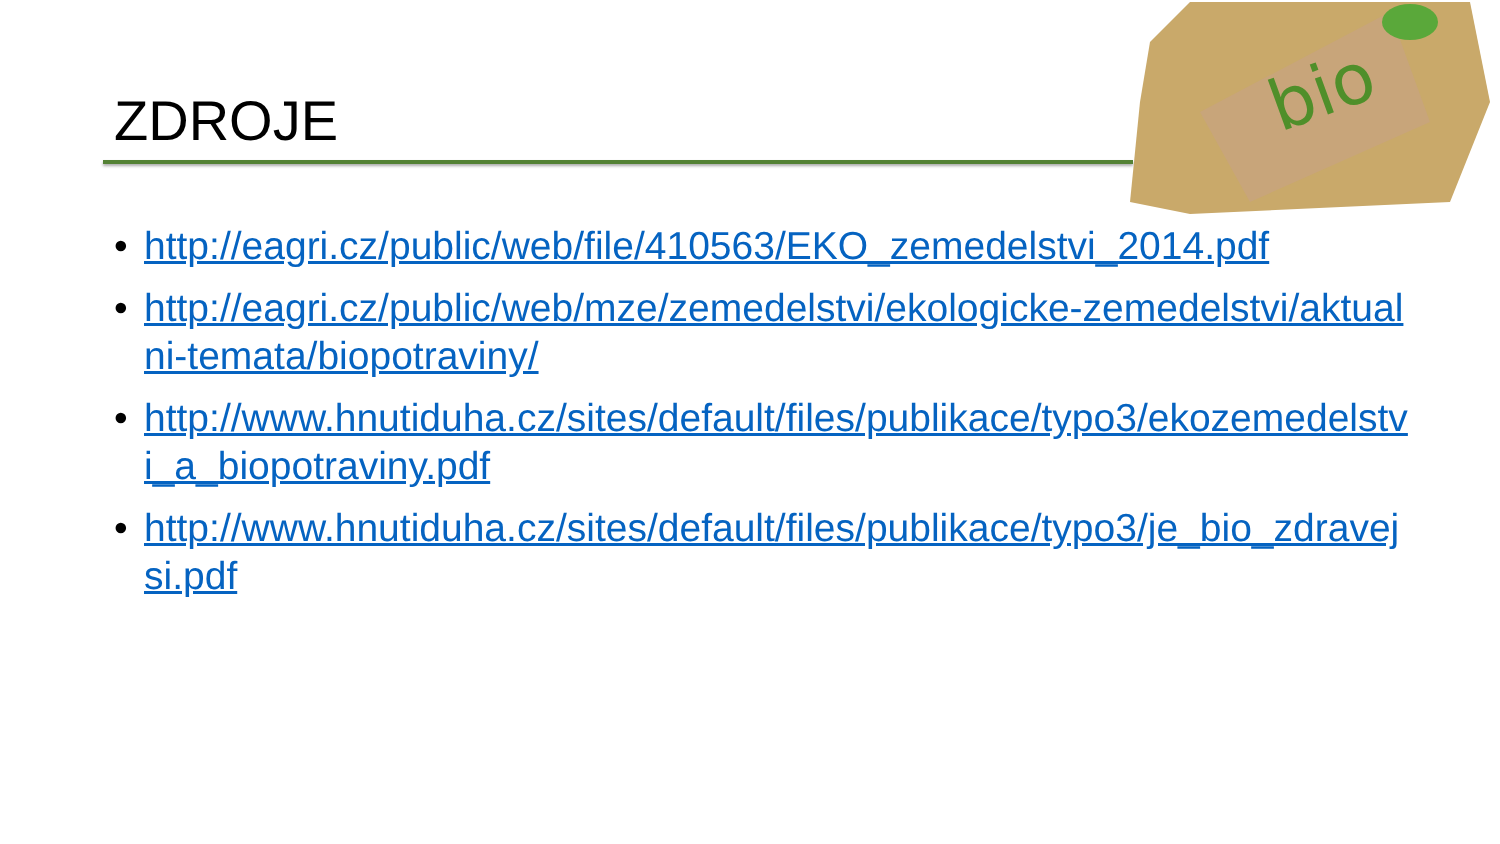ZDROJE
bio
• http://eagri.cz/public/web/file/410563/EKO_zemedelstvi_2014.pdf
• http://eagri.cz/public/web/mze/zemedelstvi/ekologicke-zemedelstvi/aktualni-temata/biopotraviny/
• http://www.hnutiduha.cz/sites/default/files/publikace/typo3/ekozemedelstvi_a_biopotraviny.pdf
• http://www.hnutiduha.cz/sites/default/files/publikace/typo3/je_bio_zdravejsi.pdf